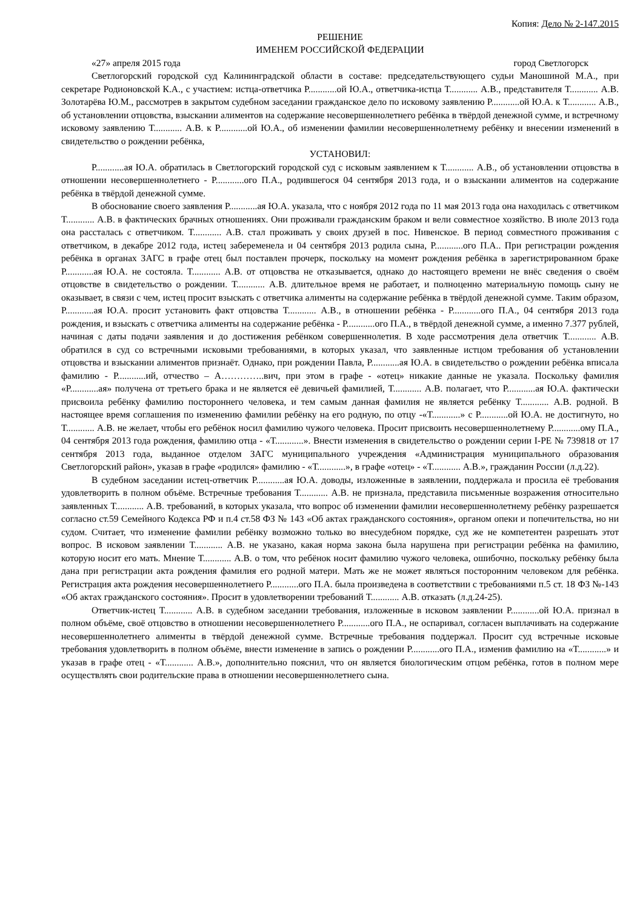Копия: Дело № 2-147.2015
РЕШЕНИЕ
ИМЕНЕМ РОССИЙСКОЙ ФЕДЕРАЦИИ
«27» апреля 2015 года город Светлогорск
Светлогорский городской суд Калининградской области в составе: председательствующего судьи Маношиной М.А., при секретаре Родионовской К.А., с участием: истца-ответчика Р............ой Ю.А., ответчика-истца Т............ А.В., представителя Т............ А.В. Золотарёва Ю.М., рассмотрев в закрытом судебном заседании гражданское дело по исковому заявлению Р............ой Ю.А. к Т............ А.В., об установлении отцовства, взыскании алиментов на содержание несовершеннолетнего ребёнка в твёрдой денежной сумме, и встречному исковому заявлению Т............ А.В. к Р............ой Ю.А., об изменении фамилии несовершеннолетнему ребёнку и внесении изменений в свидетельство о рождении ребёнка,
УСТАНОВИЛ:
Р............ая Ю.А. обратилась в Светлогорский городской суд с исковым заявлением к Т............ А.В., об установлении отцовства в отношении несовершеннолетнего - Р............ого П.А., родившегося 04 сентября 2013 года, и о взыскании алиментов на содержание ребёнка в твёрдой денежной сумме.
В обоснование своего заявления Р............ая Ю.А. указала, что с ноября 2012 года по 11 мая 2013 года она находилась с ответчиком Т............ А.В. в фактических брачных отношениях. Они проживали гражданским браком и вели совместное хозяйство. В июле 2013 года она рассталась с ответчиком. Т............ А.В. стал проживать у своих друзей в пос. Нивенское. В период совместного проживания с ответчиком, в декабре 2012 года, истец забеременела и 04 сентября 2013 родила сына, Р............ого П.А.. При регистрации рождения ребёнка в органах ЗАГС в графе отец был поставлен прочерк, поскольку на момент рождения ребёнка в зарегистрированном браке Р............ая Ю.А. не состояла. Т............ А.В. от отцовства не отказывается, однако до настоящего времени не внёс сведения о своём отцовстве в свидетельство о рождении. Т............ А.В. длительное время не работает, и полноценно материальную помощь сыну не оказывает, в связи с чем, истец просит взыскать с ответчика алименты на содержание ребёнка в твёрдой денежной сумме. Таким образом, Р............ая Ю.А. просит установить факт отцовства Т............ А.В., в отношении ребёнка - Р............ого П.А., 04 сентября 2013 года рождения, и взыскать с ответчика алименты на содержание ребёнка - Р............ого П.А., в твёрдой денежной сумме, а именно 7.377 рублей, начиная с даты подачи заявления и до достижения ребёнком совершеннолетия. В ходе рассмотрения дела ответчик Т............ А.В. обратился в суд со встречными исковыми требованиями, в которых указал, что заявленные истцом требования об установлении отцовства и взыскании алиментов признаёт. Однако, при рождении Павла, Р............ая Ю.А. в свидетельство о рождении ребёнка вписала фамилию - Р............ий, отчество – А…………..вич, при этом в графе - «отец» никакие данные не указала. Поскольку фамилия «Р............ая» получена от третьего брака и не является её девичьей фамилией, Т............ А.В. полагает, что Р............ая Ю.А. фактически присвоила ребёнку фамилию постороннего человека, и тем самым данная фамилия не является ребёнку Т............ А.В. родной. В настоящее время соглашения по изменению фамилии ребёнку на его родную, по отцу -«Т............» с Р............ой Ю.А. не достигнуто, но Т............ А.В. не желает, чтобы его ребёнок носил фамилию чужого человека. Просит присвоить несовершеннолетнему Р............ому П.А., 04 сентября 2013 года рождения, фамилию отца - «Т............». Внести изменения в свидетельство о рождении серии I-РЕ № 739818 от 17 сентября 2013 года, выданное отделом ЗАГС муниципального учреждения «Администрация муниципального образования Светлогорский район», указав в графе «родился» фамилию - «Т............», в графе «отец» - «Т............ А.В.», гражданин России (л.д.22).
В судебном заседании истец-ответчик Р............ая Ю.А. доводы, изложенные в заявлении, поддержала и просила её требования удовлетворить в полном объёме. Встречные требования Т............ А.В. не признала, представила письменные возражения относительно заявленных Т............ А.В. требований, в которых указала, что вопрос об изменении фамилии несовершеннолетнему ребёнку разрешается согласно ст.59 Семейного Кодекса РФ и п.4 ст.58 ФЗ № 143 «Об актах гражданского состояния», органом опеки и попечительства, но ни судом. Считает, что изменение фамилии ребёнку возможно только во внесудебном порядке, суд же не компетентен разрешать этот вопрос. В исковом заявлении Т............ А.В. не указано, какая норма закона была нарушена при регистрации ребёнка на фамилию, которую носит его мать. Мнение Т............ А.В. о том, что ребёнок носит фамилию чужого человека, ошибочно, поскольку ребёнку была дана при регистрации акта рождения фамилия его родной матери. Мать же не может являться посторонним человеком для ребёнка. Регистрация акта рождения несовершеннолетнего Р............ого П.А. была произведена в соответствии с требованиями п.5 ст. 18 ФЗ №-143 «Об актах гражданского состояния». Просит в удовлетворении требований Т............ А.В. отказать (л.д.24-25).
Ответчик-истец Т............ А.В. в судебном заседании требования, изложенные в исковом заявлении Р............ой Ю.А. признал в полном объёме, своё отцовство в отношении несовершеннолетнего Р............ого П.А., не оспаривал, согласен выплачивать на содержание несовершеннолетнего алименты в твёрдой денежной сумме. Встречные требования поддержал. Просит суд встречные исковые требования удовлетворить в полном объёме, внести изменение в запись о рождении Р............ого П.А., изменив фамилию на «Т............» и указав в графе отец - «Т............ А.В.», дополнительно пояснил, что он является биологическим отцом ребёнка, готов в полном мере осуществлять свои родительские права в отношении несовершеннолетнего сына.